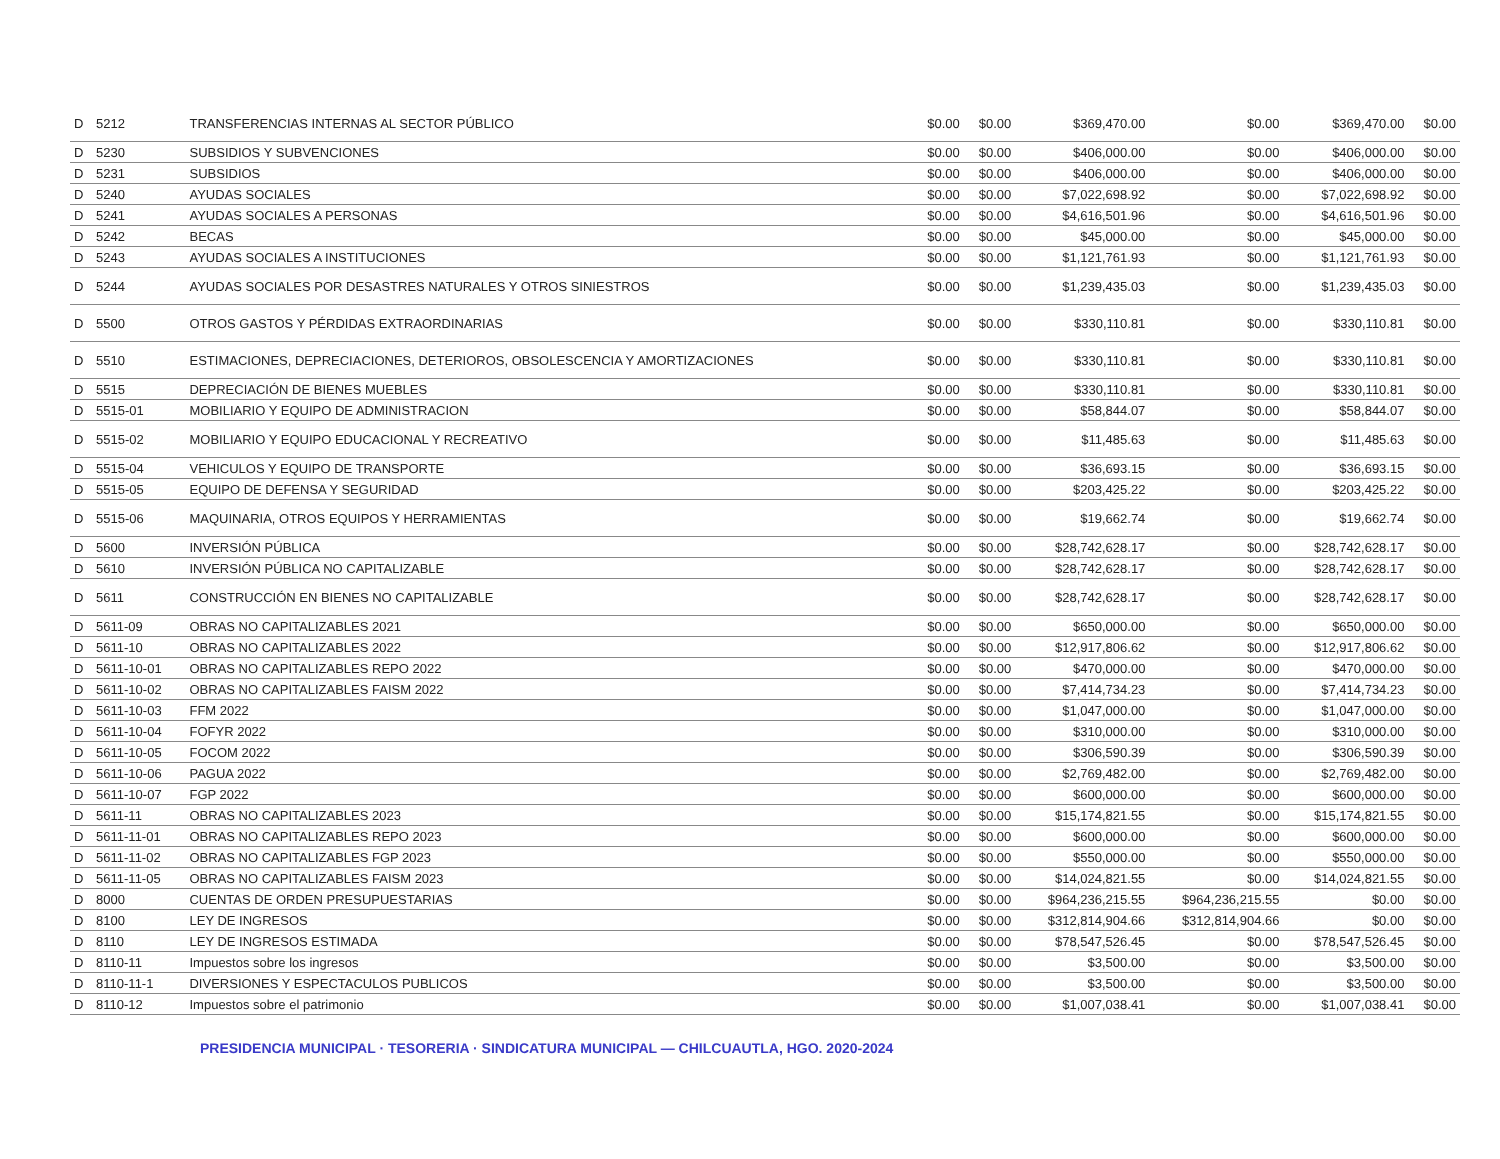| D | 5212 | TRANSFERENCIAS INTERNAS AL SECTOR PÚBLICO | $0.00 | $0.00 | $369,470.00 | $0.00 | $369,470.00 | $0.00 |
| D | 5230 | SUBSIDIOS Y SUBVENCIONES | $0.00 | $0.00 | $406,000.00 | $0.00 | $406,000.00 | $0.00 |
| D | 5231 | SUBSIDIOS | $0.00 | $0.00 | $406,000.00 | $0.00 | $406,000.00 | $0.00 |
| D | 5240 | AYUDAS SOCIALES | $0.00 | $0.00 | $7,022,698.92 | $0.00 | $7,022,698.92 | $0.00 |
| D | 5241 | AYUDAS SOCIALES A PERSONAS | $0.00 | $0.00 | $4,616,501.96 | $0.00 | $4,616,501.96 | $0.00 |
| D | 5242 | BECAS | $0.00 | $0.00 | $45,000.00 | $0.00 | $45,000.00 | $0.00 |
| D | 5243 | AYUDAS SOCIALES A INSTITUCIONES | $0.00 | $0.00 | $1,121,761.93 | $0.00 | $1,121,761.93 | $0.00 |
| D | 5244 | AYUDAS SOCIALES POR DESASTRES NATURALES Y OTROS SINIESTROS | $0.00 | $0.00 | $1,239,435.03 | $0.00 | $1,239,435.03 | $0.00 |
| D | 5500 | OTROS GASTOS Y PÉRDIDAS EXTRAORDINARIAS | $0.00 | $0.00 | $330,110.81 | $0.00 | $330,110.81 | $0.00 |
| D | 5510 | ESTIMACIONES, DEPRECIACIONES, DETERIOROS, OBSOLESCENCIA Y AMORTIZACIONES | $0.00 | $0.00 | $330,110.81 | $0.00 | $330,110.81 | $0.00 |
| D | 5515 | DEPRECIACIÓN DE BIENES MUEBLES | $0.00 | $0.00 | $330,110.81 | $0.00 | $330,110.81 | $0.00 |
| D | 5515-01 | MOBILIARIO Y EQUIPO DE ADMINISTRACION | $0.00 | $0.00 | $58,844.07 | $0.00 | $58,844.07 | $0.00 |
| D | 5515-02 | MOBILIARIO Y EQUIPO EDUCACIONAL Y RECREATIVO | $0.00 | $0.00 | $11,485.63 | $0.00 | $11,485.63 | $0.00 |
| D | 5515-04 | VEHICULOS Y EQUIPO DE TRANSPORTE | $0.00 | $0.00 | $36,693.15 | $0.00 | $36,693.15 | $0.00 |
| D | 5515-05 | EQUIPO DE DEFENSA Y SEGURIDAD | $0.00 | $0.00 | $203,425.22 | $0.00 | $203,425.22 | $0.00 |
| D | 5515-06 | MAQUINARIA, OTROS EQUIPOS Y HERRAMIENTAS | $0.00 | $0.00 | $19,662.74 | $0.00 | $19,662.74 | $0.00 |
| D | 5600 | INVERSIÓN PÚBLICA | $0.00 | $0.00 | $28,742,628.17 | $0.00 | $28,742,628.17 | $0.00 |
| D | 5610 | INVERSIÓN PÚBLICA NO CAPITALIZABLE | $0.00 | $0.00 | $28,742,628.17 | $0.00 | $28,742,628.17 | $0.00 |
| D | 5611 | CONSTRUCCIÓN EN BIENES NO CAPITALIZABLE | $0.00 | $0.00 | $28,742,628.17 | $0.00 | $28,742,628.17 | $0.00 |
| D | 5611-09 | OBRAS NO CAPITALIZABLES 2021 | $0.00 | $0.00 | $650,000.00 | $0.00 | $650,000.00 | $0.00 |
| D | 5611-10 | OBRAS NO CAPITALIZABLES 2022 | $0.00 | $0.00 | $12,917,806.62 | $0.00 | $12,917,806.62 | $0.00 |
| D | 5611-10-01 | OBRAS NO CAPITALIZABLES REPO 2022 | $0.00 | $0.00 | $470,000.00 | $0.00 | $470,000.00 | $0.00 |
| D | 5611-10-02 | OBRAS NO CAPITALIZABLES FAISM 2022 | $0.00 | $0.00 | $7,414,734.23 | $0.00 | $7,414,734.23 | $0.00 |
| D | 5611-10-03 | FFM 2022 | $0.00 | $0.00 | $1,047,000.00 | $0.00 | $1,047,000.00 | $0.00 |
| D | 5611-10-04 | FOFYR 2022 | $0.00 | $0.00 | $310,000.00 | $0.00 | $310,000.00 | $0.00 |
| D | 5611-10-05 | FOCOM 2022 | $0.00 | $0.00 | $306,590.39 | $0.00 | $306,590.39 | $0.00 |
| D | 5611-10-06 | PAGUA 2022 | $0.00 | $0.00 | $2,769,482.00 | $0.00 | $2,769,482.00 | $0.00 |
| D | 5611-10-07 | FGP 2022 | $0.00 | $0.00 | $600,000.00 | $0.00 | $600,000.00 | $0.00 |
| D | 5611-11 | OBRAS NO CAPITALIZABLES 2023 | $0.00 | $0.00 | $15,174,821.55 | $0.00 | $15,174,821.55 | $0.00 |
| D | 5611-11-01 | OBRAS NO CAPITALIZABLES REPO 2023 | $0.00 | $0.00 | $600,000.00 | $0.00 | $600,000.00 | $0.00 |
| D | 5611-11-02 | OBRAS NO CAPITALIZABLES FGP 2023 | $0.00 | $0.00 | $550,000.00 | $0.00 | $550,000.00 | $0.00 |
| D | 5611-11-05 | OBRAS NO CAPITALIZABLES FAISM 2023 | $0.00 | $0.00 | $14,024,821.55 | $0.00 | $14,024,821.55 | $0.00 |
| D | 8000 | CUENTAS DE ORDEN PRESUPUESTARIAS | $0.00 | $0.00 | $964,236,215.55 | $964,236,215.55 | $0.00 | $0.00 |
| D | 8100 | LEY DE INGRESOS | $0.00 | $0.00 | $312,814,904.66 | $312,814,904.66 | $0.00 | $0.00 |
| D | 8110 | LEY DE INGRESOS ESTIMADA | $0.00 | $0.00 | $78,547,526.45 | $0.00 | $78,547,526.45 | $0.00 |
| D | 8110-11 | Impuestos sobre los ingresos | $0.00 | $0.00 | $3,500.00 | $0.00 | $3,500.00 | $0.00 |
| D | 8110-11-1 | DIVERSIONES Y ESPECTACULOS PUBLICOS | $0.00 | $0.00 | $3,500.00 | $0.00 | $3,500.00 | $0.00 |
| D | 8110-12 | Impuestos sobre el patrimonio | $0.00 | $0.00 | $1,007,038.41 | $0.00 | $1,007,038.41 | $0.00 |
PRESIDENCIA MUNICIPAL · TESORERIA · SINDICATURA MUNICIPAL — CHILCUAUTLA, HGO. 2020-2024